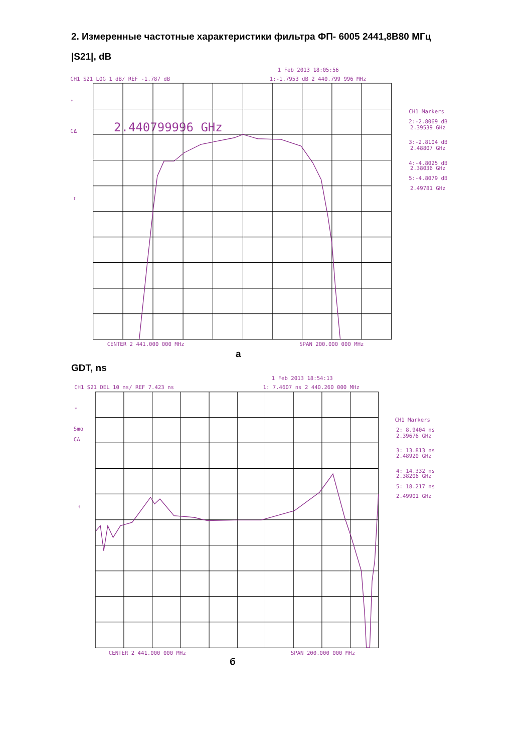2. Измеренные частотные характеристики фильтра ФП- 6005 2441,8В80 МГц
|S21|, dB
1 Feb 2013 18:05:56
CH1 S21 LOG 1 dB/ REF -1.787 dB
1:-1.7953 dB 2 440.799 996 MHz
*
CΔ
↑
CH1 Markers
2:-2.8069 dB
2.39539 GHz
3:-2.8104 dB
2.48807 GHz
4:-4.8025 dB
2.38036 GHz
5:-4.8079 dB
2.49781 GHz
CENTER 2 441.000 000 MHz
SPAN 200.000 000 MHz
2.440799996 GHz
а
GDT, ns
1 Feb 2013 18:54:13
CH1 S21 DEL 10 ns/ REF 7.423 ns
1: 7.4607 ns 2 440.260 000 MHz
*
Smo
CΔ
↑
CH1 Markers
2: 8.9404 ns
2.39676 GHz
3: 13.813 ns
2.48920 GHz
4: 14.332 ns
2.38206 GHz
5: 18.217 ns
2.49901 GHz
CENTER 2 441.000 000 MHz
SPAN 200.000 000 MHz
б